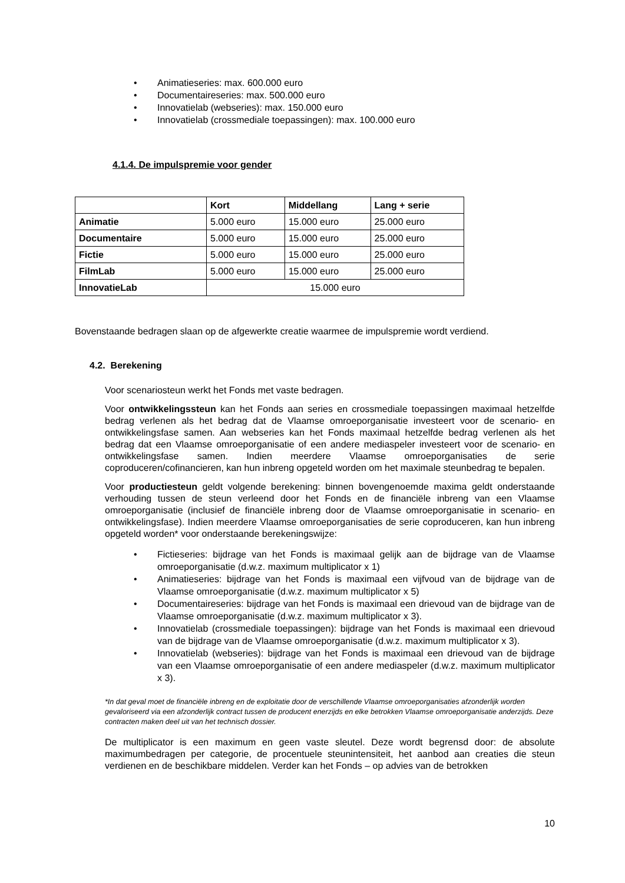• Animatieseries: max. 600.000 euro
• Documentaireseries: max. 500.000 euro
• Innovatielab (webseries): max. 150.000 euro
• Innovatielab (crossmediale toepassingen): max. 100.000 euro
4.1.4. De impulspremie voor gender
| | Kort | Middellang | Lang + serie |
| Animatie | 5.000 euro | 15.000 euro | 25.000 euro |
| Documentaire | 5.000 euro | 15.000 euro | 25.000 euro |
| Fictie | 5.000 euro | 15.000 euro | 25.000 euro |
| FilmLab | 5.000 euro | 15.000 euro | 25.000 euro |
| InnovatieLab | 15.000 euro | | |
Bovenstaande bedragen slaan op de afgewerkte creatie waarmee de impulspremie wordt verdiend.
4.2. Berekening
Voor scenariosteun werkt het Fonds met vaste bedragen.
Voor ontwikkelingssteun kan het Fonds aan series en crossmediale toepassingen maximaal hetzelfde bedrag verlenen als het bedrag dat de Vlaamse omroeporganisatie investeert voor de scenario- en ontwikkelingsfase samen. Aan webseries kan het Fonds maximaal hetzelfde bedrag verlenen als het bedrag dat een Vlaamse omroeporganisatie of een andere mediaspeler investeert voor de scenario- en ontwikkelingsfase samen. Indien meerdere Vlaamse omroeporganisaties de serie coproduceren/cofinancieren, kan hun inbreng opgeteld worden om het maximale steunbedrag te bepalen.
Voor productiesteun geldt volgende berekening: binnen bovengenoemde maxima geldt onderstaande verhouding tussen de steun verleend door het Fonds en de financiële inbreng van een Vlaamse omroeporganisatie (inclusief de financiële inbreng door de Vlaamse omroeporganisatie in scenario- en ontwikkelingsfase). Indien meerdere Vlaamse omroeporganisaties de serie coproduceren, kan hun inbreng opgeteld worden* voor onderstaande berekeningswijze:
• Fictieseries: bijdrage van het Fonds is maximaal gelijk aan de bijdrage van de Vlaamse omroeporganisatie (d.w.z. maximum multiplicator x 1)
• Animatieseries: bijdrage van het Fonds is maximaal een vijfvoud van de bijdrage van de Vlaamse omroeporganisatie (d.w.z. maximum multiplicator x 5)
• Documentaireseries: bijdrage van het Fonds is maximaal een drievoud van de bijdrage van de Vlaamse omroeporganisatie (d.w.z. maximum multiplicator x 3).
• Innovatielab (crossmediale toepassingen): bijdrage van het Fonds is maximaal een drievoud van de bijdrage van de Vlaamse omroeporganisatie (d.w.z. maximum multiplicator x 3).
• Innovatielab (webseries): bijdrage van het Fonds is maximaal een drievoud van de bijdrage van een Vlaamse omroeporganisatie of een andere mediaspeler (d.w.z. maximum multiplicator x 3).
*In dat geval moet de financiële inbreng en de exploitatie door de verschillende Vlaamse omroeporganisaties afzonderlijk worden gevaloriseerd via een afzonderlijk contract tussen de producent enerzijds en elke betrokken Vlaamse omroeporganisatie anderzijds. Deze contracten maken deel uit van het technisch dossier.
De multiplicator is een maximum en geen vaste sleutel. Deze wordt begrensd door: de absolute maximumbedragen per categorie, de procentuele steunintensiteit, het aanbod aan creaties die steun verdienen en de beschikbare middelen. Verder kan het Fonds – op advies van de betrokken
10